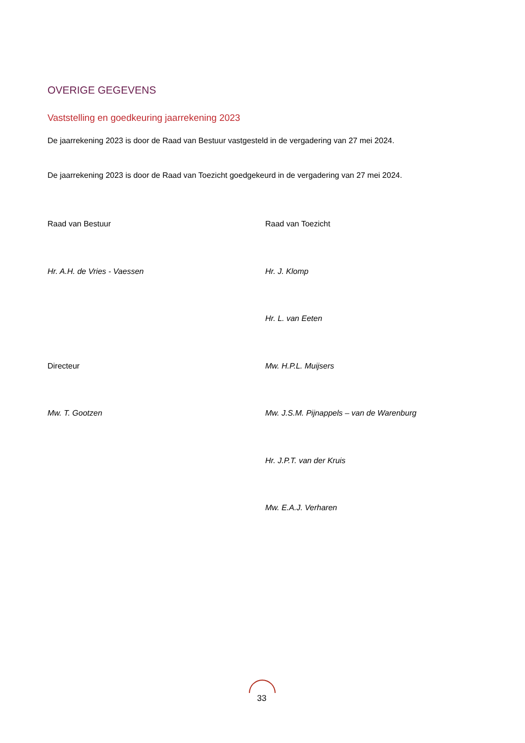OVERIGE GEGEVENS
Vaststelling en goedkeuring jaarrekening 2023
De jaarrekening 2023 is door de Raad van Bestuur vastgesteld in de vergadering van 27 mei 2024.
De jaarrekening 2023 is door de Raad van Toezicht goedgekeurd in de vergadering van 27 mei 2024.
Raad van Bestuur Raad van Toezicht
Hr. A.H. de Vries - Vaessen Hr. J. Klomp
Hr. L. van Eeten
Directeur Mw. H.P.L. Muijsers
Mw. T. Gootzen Mw. J.S.M. Pijnappels – van de Warenburg
Hr. J.P.T. van der Kruis
Mw. E.A.J. Verharen
33